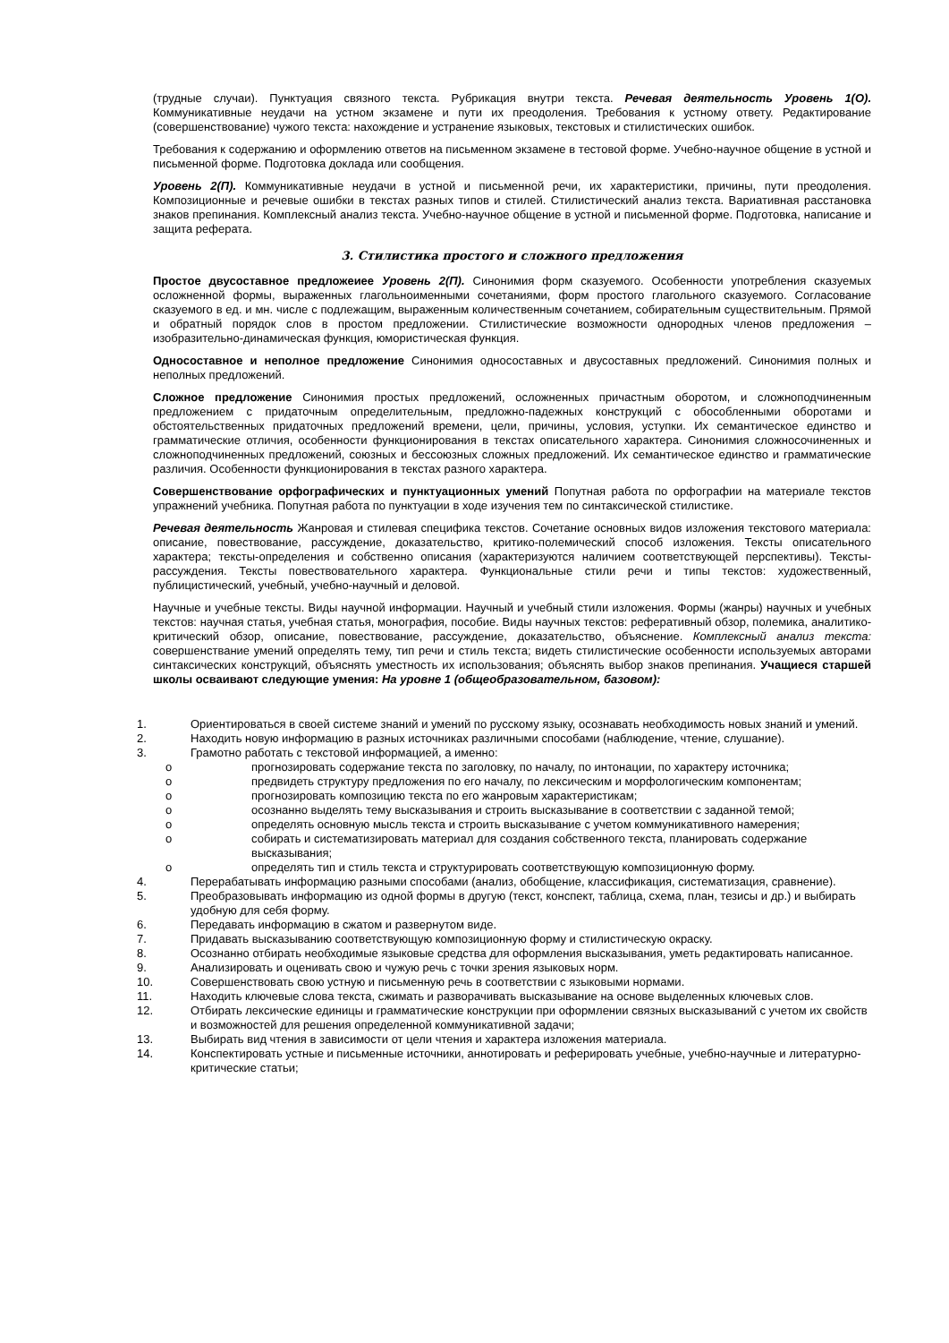(трудные случаи). Пунктуация связного текста. Рубрикация внутри текста. Речевая деятельность Уровень 1(О). Коммуникативные неудачи на устном экзамене и пути их преодоления. Требования к устному ответу. Редактирование (совершенствование) чужого текста: нахождение и устранение языковых, текстовых и стилистических ошибок.
Требования к содержанию и оформлению ответов на письменном экзамене в тестовой форме. Учебно-научное общение в устной и письменной форме. Подготовка доклада или сообщения.
Уровень 2(П). Коммуникативные неудачи в устной и письменной речи, их характеристики, причины, пути преодоления. Композиционные и речевые ошибки в текстах разных типов и стилей. Стилистический анализ текста. Вариативная расстановка знаков препинания. Комплексный анализ текста. Учебно-научное общение в устной и письменной форме. Подготовка, написание и защита реферата.
3. Стилистика простого и сложного предложения
Простое двусоставное предложеиее Уровень 2(П). Синонимия форм сказуемого. Особенности употребления сказуемых осложненной формы, выраженных глагольноименными сочетаниями, форм простого глагольного сказуемого. Согласование сказуемого в ед. и мн. числе с подлежащим, выраженным количественным сочетанием, собирательным существительным. Прямой и обратный порядок слов в простом предложении. Стилистические возможности однородных членов предложения – изобразительно-динамическая функция, юмористическая функция.
Односоставное и неполное предложение Синонимия односоставных и двусоставных предложений. Синонимия полных и неполных предложений.
Сложное предложение Синонимия простых предложений, осложненных причастным оборотом, и сложноподчиненным предложением с придаточным определительным, предложно-падежных конструкций с обособленными оборотами и обстоятельственных придаточных предложений времени, цели, причины, условия, уступки. Их семантическое единство и грамматические отличия, особенности функционирования в текстах описательного характера. Синонимия сложносочиненных и сложноподчиненных предложений, союзных и бессоюзных сложных предложений. Их семантическое единство и грамматические различия. Особенности функционирования в текстах разного характера.
Совершенствование орфографических и пунктуационных умений Попутная работа по орфографии на материале текстов упражнений учебника. Попутная работа по пунктуации в ходе изучения тем по синтаксической стилистике.
Речевая деятельность Жанровая и стилевая специфика текстов. Сочетание основных видов изложения текстового материала: описание, повествование, рассуждение, доказательство, критико-полемический способ изложения. Тексты описательного характера; тексты-определения и собственно описания (характеризуются наличием соответствующей перспективы). Тексты-рассуждения. Тексты повествовательного характера. Функциональные стили речи и типы текстов: художественный, публицистический, учебный, учебно-научный и деловой.
Научные и учебные тексты. Виды научной информации. Научный и учебный стили изложения. Формы (жанры) научных и учебных текстов: научная статья, учебная статья, монография, пособие. Виды научных текстов: реферативный обзор, полемика, аналитико-критический обзор, описание, повествование, рассуждение, доказательство, объяснение. Комплексный анализ текста: совершенствание умений определять тему, тип речи и стиль текста; видеть стилистические особенности используемых авторами синтаксических конструкций, объяснять уместность их использования; объяснять выбор знаков препинания. Учащиеся старшей школы осваивают следующие умения: На уровне 1 (общеобразовательном, базовом):
1. Ориентироваться в своей системе знаний и умений по русскому языку, осознавать необходимость новых знаний и умений.
2. Находить новую информацию в разных источниках различными способами (наблюдение, чтение, слушание).
3. Грамотно работать с текстовой информацией, а именно:
o прогнозировать содержание текста по заголовку, по началу, по интонации, по характеру источника;
o предвидеть структуру предложения по его началу, по лексическим и морфологическим компонентам;
o прогнозировать композицию текста по его жанровым характеристикам;
o осознанно выделять тему высказывания и строить высказывание в соответствии с заданной темой;
o определять основную мысль текста и строить высказывание с учетом коммуникативного намерения;
o собирать и систематизировать материал для создания собственного текста, планировать содержание высказывания;
o определять тип и стиль текста и структурировать соответствующую композиционную форму.
4. Перерабатывать информацию разными способами (анализ, обобщение, классификация, систематизация, сравнение).
5. Преобразовывать информацию из одной формы в другую (текст, конспект, таблица, схема, план, тезисы и др.) и выбирать удобную для себя форму.
6. Передавать информацию в сжатом и развернутом виде.
7. Придавать высказыванию соответствующую композиционную форму и стилистическую окраску.
8. Осознанно отбирать необходимые языковые средства для оформления высказывания, уметь редактировать написанное.
9. Анализировать и оценивать свою и чужую речь с точки зрения языковых норм.
10. Совершенствовать свою устную и письменную речь в соответствии с языковыми нормами.
11. Находить ключевые слова текста, сжимать и разворачивать высказывание на основе выделенных ключевых слов.
12. Отбирать лексические единицы и грамматические конструкции при оформлении связных высказываний с учетом их свойств и возможностей для решения определенной коммуникативной задачи;
13. Выбирать вид чтения в зависимости от цели чтения и характера изложения материала.
14. Конспектировать устные и письменные источники, аннотировать и реферировать учебные, учебно-научные и литературно-критические статьи;